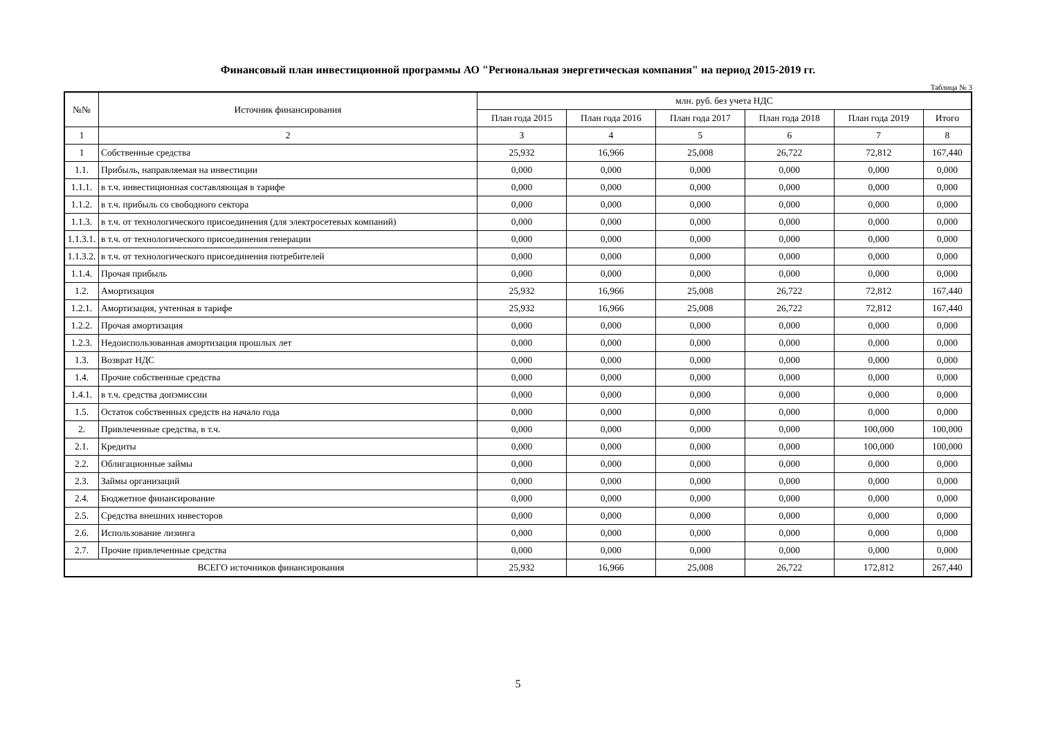Финансовый план инвестиционной программы АО "Региональная энергетическая компания" на период 2015-2019 гг.
Таблица № 3
| №№ | Источник финансирования | млн. руб. без учета НДС | | | | | |
| --- | --- | --- | --- | --- | --- | --- | --- |
| | | План года 2015 | План года 2016 | План года 2017 | План года 2018 | План года 2019 | Итого |
| 1 | 2 | 3 | 4 | 5 | 6 | 7 | 8 |
| 1 | Собственные средства | 25,932 | 16,966 | 25,008 | 26,722 | 72,812 | 167,440 |
| 1.1. | Прибыль, направляемая на инвестиции | 0,000 | 0,000 | 0,000 | 0,000 | 0,000 | 0,000 |
| 1.1.1. | в т.ч. инвестиционная составляющая в тарифе | 0,000 | 0,000 | 0,000 | 0,000 | 0,000 | 0,000 |
| 1.1.2. | в т.ч. прибыль со свободного сектора | 0,000 | 0,000 | 0,000 | 0,000 | 0,000 | 0,000 |
| 1.1.3. | в т.ч. от технологического присоединения (для электросетевых компаний) | 0,000 | 0,000 | 0,000 | 0,000 | 0,000 | 0,000 |
| 1.1.3.1. | в т.ч. от технологического присоединения генерации | 0,000 | 0,000 | 0,000 | 0,000 | 0,000 | 0,000 |
| 1.1.3.2. | в т.ч. от технологического присоединения потребителей | 0,000 | 0,000 | 0,000 | 0,000 | 0,000 | 0,000 |
| 1.1.4. | Прочая прибыль | 0,000 | 0,000 | 0,000 | 0,000 | 0,000 | 0,000 |
| 1.2. | Амортизация | 25,932 | 16,966 | 25,008 | 26,722 | 72,812 | 167,440 |
| 1.2.1. | Амортизация, учтенная в тарифе | 25,932 | 16,966 | 25,008 | 26,722 | 72,812 | 167,440 |
| 1.2.2. | Прочая амортизация | 0,000 | 0,000 | 0,000 | 0,000 | 0,000 | 0,000 |
| 1.2.3. | Недоиспользованная амортизация прошлых лет | 0,000 | 0,000 | 0,000 | 0,000 | 0,000 | 0,000 |
| 1.3. | Возврат НДС | 0,000 | 0,000 | 0,000 | 0,000 | 0,000 | 0,000 |
| 1.4. | Прочие собственные средства | 0,000 | 0,000 | 0,000 | 0,000 | 0,000 | 0,000 |
| 1.4.1. | в т.ч. средства допэмиссии | 0,000 | 0,000 | 0,000 | 0,000 | 0,000 | 0,000 |
| 1.5. | Остаток собственных средств на начало года | 0,000 | 0,000 | 0,000 | 0,000 | 0,000 | 0,000 |
| 2. | Привлеченные средства, в т.ч. | 0,000 | 0,000 | 0,000 | 0,000 | 100,000 | 100,000 |
| 2.1. | Кредиты | 0,000 | 0,000 | 0,000 | 0,000 | 100,000 | 100,000 |
| 2.2. | Облигационные займы | 0,000 | 0,000 | 0,000 | 0,000 | 0,000 | 0,000 |
| 2.3. | Займы организаций | 0,000 | 0,000 | 0,000 | 0,000 | 0,000 | 0,000 |
| 2.4. | Бюджетное финансирование | 0,000 | 0,000 | 0,000 | 0,000 | 0,000 | 0,000 |
| 2.5. | Средства внешних инвесторов | 0,000 | 0,000 | 0,000 | 0,000 | 0,000 | 0,000 |
| 2.6. | Использование лизинга | 0,000 | 0,000 | 0,000 | 0,000 | 0,000 | 0,000 |
| 2.7. | Прочие привлеченные средства | 0,000 | 0,000 | 0,000 | 0,000 | 0,000 | 0,000 |
| ВСЕГО источников финансирования | | 25,932 | 16,966 | 25,008 | 26,722 | 172,812 | 267,440 |
5